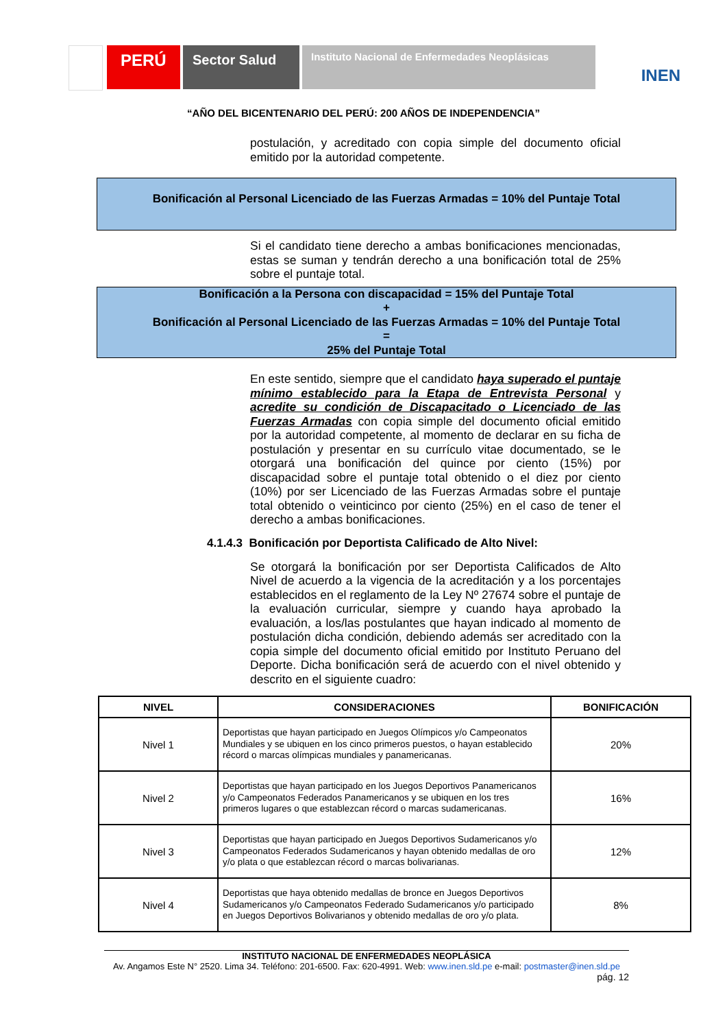PERÚ
Sector Salud
Instituto Nacional de Enfermedades Neoplásicas
INEN
“AÑO DEL BICENTENARIO DEL PERÚ: 200 AÑOS DE INDEPENDENCIA”
postulación, y acreditado con copia simple del documento oficial emitido por la autoridad competente.
Bonificación al Personal Licenciado de las Fuerzas Armadas = 10% del Puntaje Total
Si el candidato tiene derecho a ambas bonificaciones mencionadas, estas se suman y tendrán derecho a una bonificación total de 25% sobre el puntaje total.
Bonificación a la Persona con discapacidad = 15% del Puntaje Total
+
Bonificación al Personal Licenciado de las Fuerzas Armadas = 10% del Puntaje Total
=
25% del Puntaje Total
En este sentido, siempre que el candidato haya superado el puntaje mínimo establecido para la Etapa de Entrevista Personal y acredite su condición de Discapacitado o Licenciado de las Fuerzas Armadas con copia simple del documento oficial emitido por la autoridad competente, al momento de declarar en su ficha de postulación y presentar en su currículo vitae documentado, se le otorgará una bonificación del quince por ciento (15%) por discapacidad sobre el puntaje total obtenido o el diez por ciento (10%) por ser Licenciado de las Fuerzas Armadas sobre el puntaje total obtenido o veinticinco por ciento (25%) en el caso de tener el derecho a ambas bonificaciones.
4.1.4.3 Bonificación por Deportista Calificado de Alto Nivel:
Se otorgará la bonificación por ser Deportista Calificados de Alto Nivel de acuerdo a la vigencia de la acreditación y a los porcentajes establecidos en el reglamento de la Ley Nº 27674 sobre el puntaje de la evaluación curricular, siempre y cuando haya aprobado la evaluación, a los/las postulantes que hayan indicado al momento de postulación dicha condición, debiendo además ser acreditado con la copia simple del documento oficial emitido por Instituto Peruano del Deporte. Dicha bonificación será de acuerdo con el nivel obtenido y descrito en el siguiente cuadro:
| NIVEL | CONSIDERACIONES | BONIFICACIÓN |
| --- | --- | --- |
| Nivel 1 | Deportistas que hayan participado en Juegos Olímpicos y/o Campeonatos Mundiales y se ubiquen en los cinco primeros puestos, o hayan establecido récord o marcas olímpicas mundiales y panamericanas. | 20% |
| Nivel 2 | Deportistas que hayan participado en los Juegos Deportivos Panamericanos y/o Campeonatos Federados Panamericanos y se ubiquen en los tres primeros lugares o que establezcan récord o marcas sudamericanas. | 16% |
| Nivel 3 | Deportistas que hayan participado en Juegos Deportivos Sudamericanos y/o Campeonatos Federados Sudamericanos y hayan obtenido medallas de oro y/o plata o que establezcan récord o marcas bolivarianas. | 12% |
| Nivel 4 | Deportistas que haya obtenido medallas de bronce en Juegos Deportivos Sudamericanos y/o Campeonatos Federado Sudamericanos y/o participado en Juegos Deportivos Bolivarianos y obtenido medallas de oro y/o plata. | 8% |
INSTITUTO NACIONAL DE ENFERMEDADES NEOPLÁSICA
Av. Angamos Este N° 2520. Lima 34. Teléfono: 201-6500. Fax: 620-4991. Web: www.inen.sld.pe e-mail: postmaster@inen.sld.pe
pág. 12